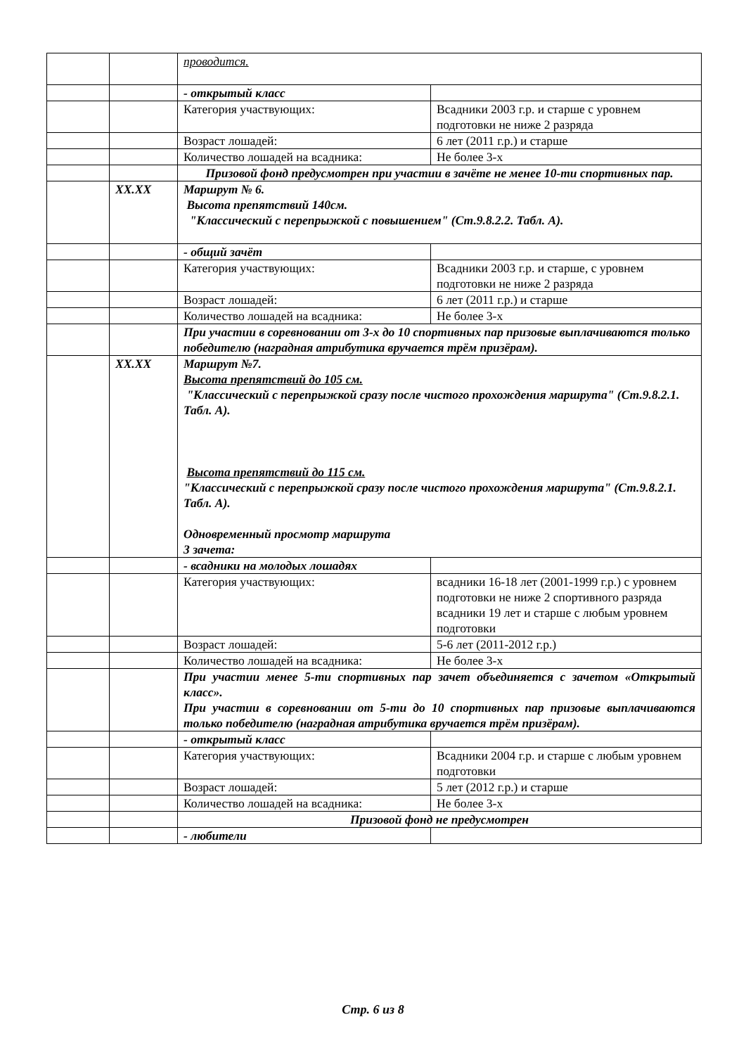| | | проводится. | |
| | | - открытый класс | |
| | | Категория участвующих: | Всадники 2003 г.р. и старше с уровнем подготовки не ниже 2 разряда |
| | | Возраст лошадей: | 6 лет (2011 г.р.) и старше |
| | | Количество лошадей на всадника: | Не более 3-х |
| | | Призовой фонд предусмотрен при участии в зачёте не менее 10-ти спортивных пар. | |
| | XX.XX | Маршрут № 6. Высота препятствий 140см. "Классический с перепрыжкой с повышением" (Ст.9.8.2.2. Табл. А). | |
| | | - общий зачёт | |
| | | Категория участвующих: | Всадники 2003 г.р. и старше, с уровнем подготовки не ниже 2 разряда |
| | | Возраст лошадей: | 6 лет (2011 г.р.) и старше |
| | | Количество лошадей на всадника: | Не более 3-х |
| | | При участии в соревновании от 3-х до 10 спортивных пар призовые выплачиваются только победителю (наградная атрибутика вручается трём призёрам). | |
| | XX.XX | Маршрут №7. Высота препятствий до 105 см. "Классический с перепрыжкой сразу после чистого прохождения маршрута" (Ст.9.8.2.1. Табл. А). Высота препятствий до 115 см. "Классический с перепрыжкой сразу после чистого прохождения маршрута" (Ст.9.8.2.1. Табл. А). Одновременный просмотр маршрута 3 зачета: | |
| | | - всадники на молодых лошадях | |
| | | Категория участвующих: | всадники 16-18 лет (2001-1999 г.р.) с уровнем подготовки не ниже 2 спортивного разряда всадники 19 лет и старше с любым уровнем подготовки |
| | | Возраст лошадей: | 5-6 лет (2011-2012 г.р.) |
| | | Количество лошадей на всадника: | Не более 3-х |
| | | При участии менее 5-ти спортивных пар зачет объединяется с зачетом «Открытый класс». При участии в соревновании от 5-ти до 10 спортивных пар призовые выплачиваются только победителю (наградная атрибутика вручается трём призёрам). | |
| | | - открытый класс | |
| | | Категория участвующих: | Всадники 2004 г.р. и старше с любым уровнем подготовки |
| | | Возраст лошадей: | 5 лет (2012 г.р.) и старше |
| | | Количество лошадей на всадника: | Не более 3-х |
| | | Призовой фонд не предусмотрен | |
| | | - любители | |
Стр. 6 из 8